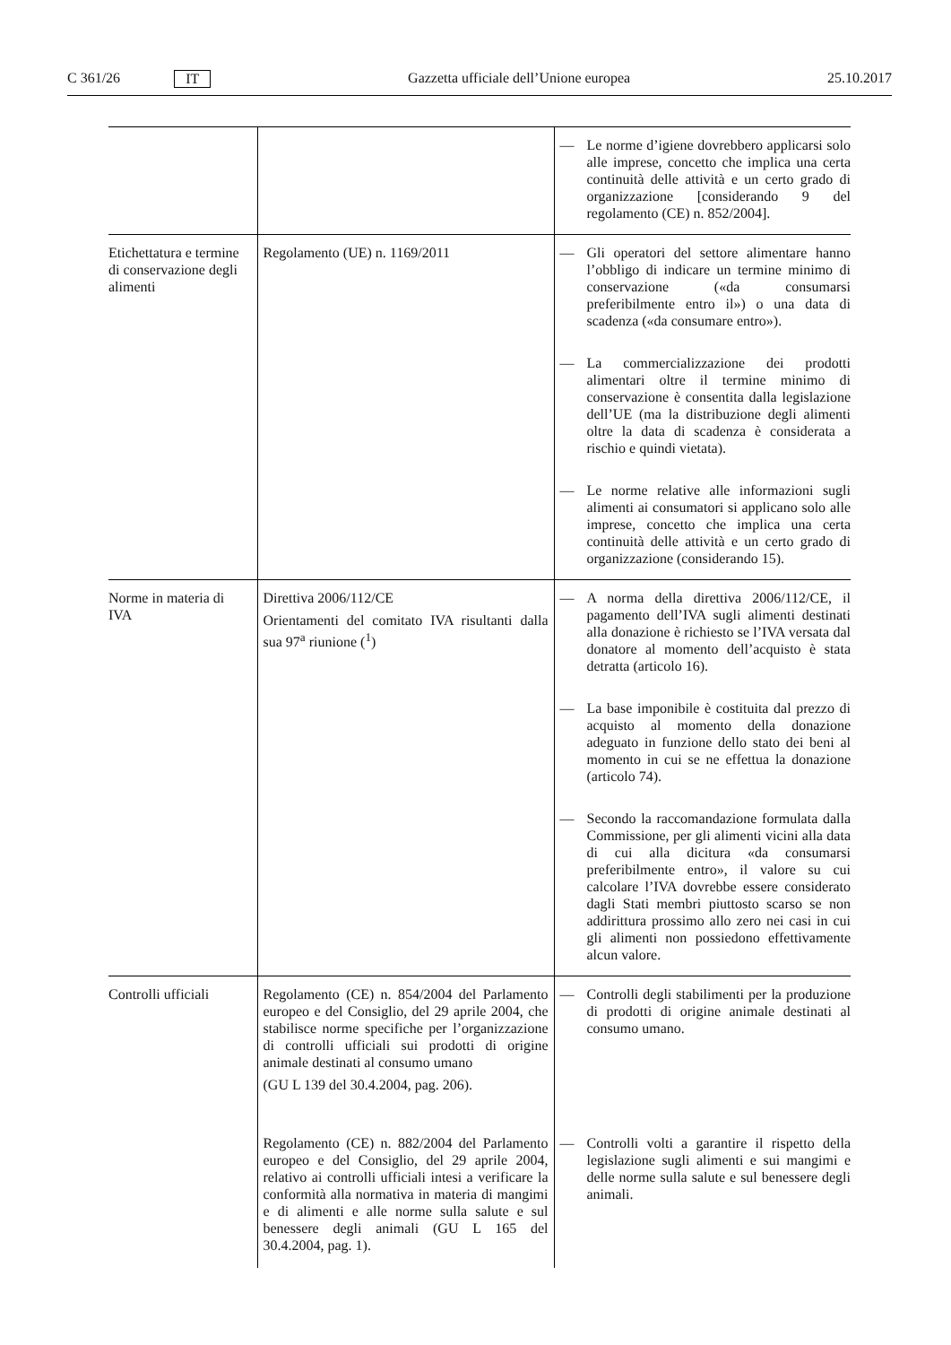C 361/26 IT Gazzetta ufficiale dell’Unione europea 25.10.2017
| | | — Le norme d’igiene dovrebbero applicarsi solo alle imprese, concetto che implica una certa continuità delle attività e un certo grado di organizzazione [considerando 9 del regolamento (CE) n. 852/2004]. |
| Etichettatura e termine di conservazione degli alimenti | Regolamento (UE) n. 1169/2011 | — Gli operatori del settore alimentare hanno l’obbligo di indicare un termine minimo di conservazione («da consumarsi preferibilmente entro il») o una data di scadenza («da consumare entro»). — La commercializzazione dei prodotti alimentari oltre il termine minimo di conservazione è consentita dalla legislazione dell’UE (ma la distribuzione degli alimenti oltre la data di scadenza è considerata a rischio e quindi vietata). — Le norme relative alle informazioni sugli alimenti ai consumatori si applicano solo alle imprese, concetto che implica una certa continuità delle attività e un certo grado di organizzazione (considerando 15). |
| Norme in materia di IVA | Direttiva 2006/112/CE Orientamenti del comitato IVA risultanti dalla sua 97<sup>a</sup> riunione (<sup>1</sup>) | — A norma della direttiva 2006/112/CE, il pagamento dell’IVA sugli alimenti destinati alla donazione è richiesto se l’IVA versata dal donatore al momento dell’acquisto è stata detratta (articolo 16). — La base imponibile è costituita dal prezzo di acquisto al momento della donazione adeguato in funzione dello stato dei beni al momento in cui se ne effettua la donazione (articolo 74). — Secondo la raccomandazione formulata dalla Commissione, per gli alimenti vicini alla data di cui alla dicitura «da consumarsi preferibilmente entro», il valore su cui calcolare l’IVA dovrebbe essere considerato dagli Stati membri piuttosto scarso se non addirittura prossimo allo zero nei casi in cui gli alimenti non possiedono effettivamente alcun valore. |
| Controlli ufficiali | Regolamento (CE) n. 854/2004 del Parlamento europeo e del Consiglio, del 29 aprile 2004, che stabilisce norme specifiche per l’organizzazione di controlli ufficiali sui prodotti di origine animale destinati al consumo umano (GU L 139 del 30.4.2004, pag. 206). | — Controlli degli stabilimenti per la produzione di prodotti di origine animale destinati al consumo umano. |
| | Regolamento (CE) n. 882/2004 del Parlamento europeo e del Consiglio, del 29 aprile 2004, relativo ai controlli ufficiali intesi a verificare la conformità alla normativa in materia di mangimi e di alimenti e alle norme sulla salute e sul benessere degli animali (GU L 165 del 30.4.2004, pag. 1). | — Controlli volti a garantire il rispetto della legislazione sugli alimenti e sui mangimi e delle norme sulla salute e sul benessere degli animali. |